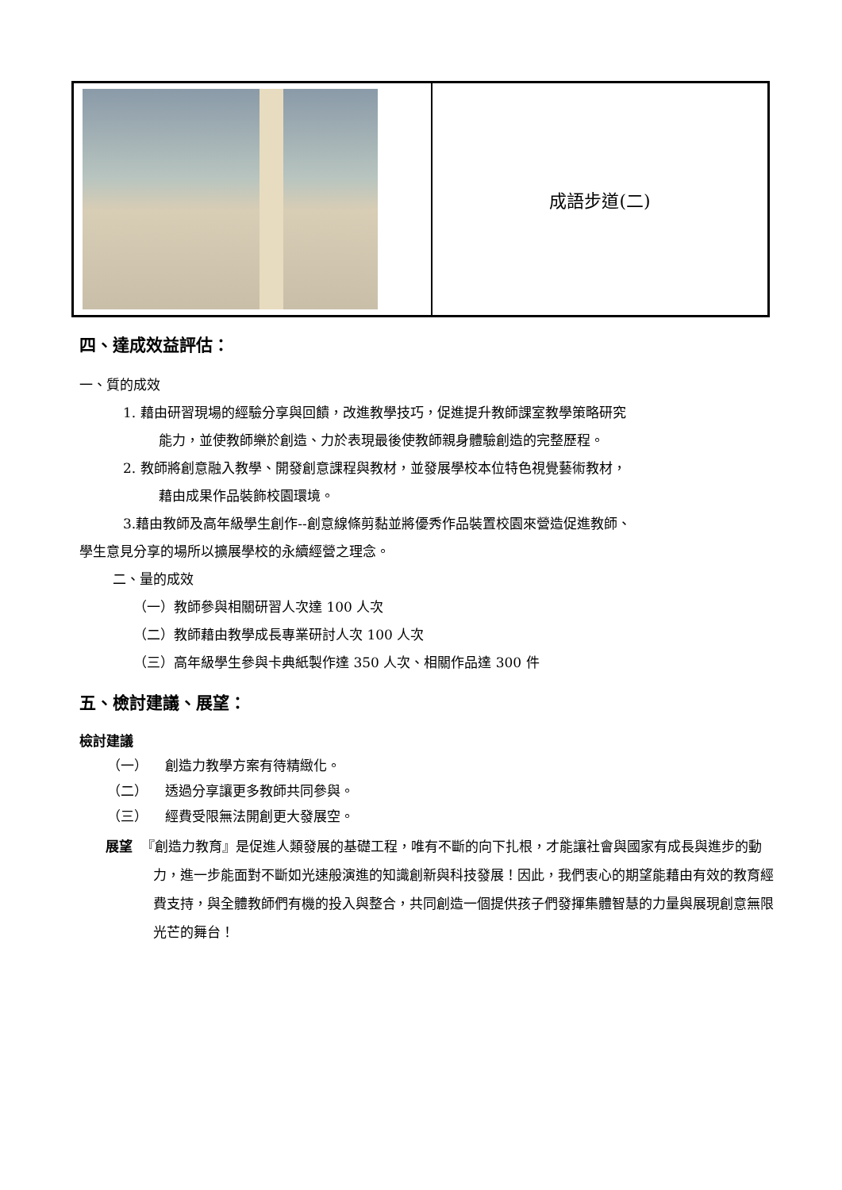| | 成語步道(二) |
四、達成效益評估：
一、質的成效
1. 藉由研習現場的經驗分享與回饋，改進教學技巧，促進提升教師課室教學策略研究
能力，並使教師樂於創造、力於表現最後使教師親身體驗創造的完整歷程。
2. 教師將創意融入教學、開發創意課程與教材，並發展學校本位特色視覺藝術教材，
藉由成果作品裝飾校園環境。
3.藉由教師及高年級學生創作--創意線條剪黏並將優秀作品裝置校園來營造促進教師、
學生意見分享的場所以擴展學校的永續經營之理念。
二、量的成效
（一）教師參與相關研習人次達 100 人次
（二）教師藉由教學成長專業研討人次 100 人次
（三）高年級學生參與卡典紙製作達 350 人次、相關作品達 300 件
五、檢討建議、展望：
檢討建議
（一） 創造力教學方案有待精緻化。
（二） 透過分享讓更多教師共同參與。
（三） 經費受限無法開創更大發展空。
展望 『創造力教育』是促進人類發展的基礎工程，唯有不斷的向下扎根，才能讓社會與國家有成長與進步的動力，進一步能面對不斷如光速般演進的知識創新與科技發展！因此，我們衷心的期望能藉由有效的教育經費支持，與全體教師們有機的投入與整合，共同創造一個提供孩子們發揮集體智慧的力量與展現創意無限光芒的舞台！